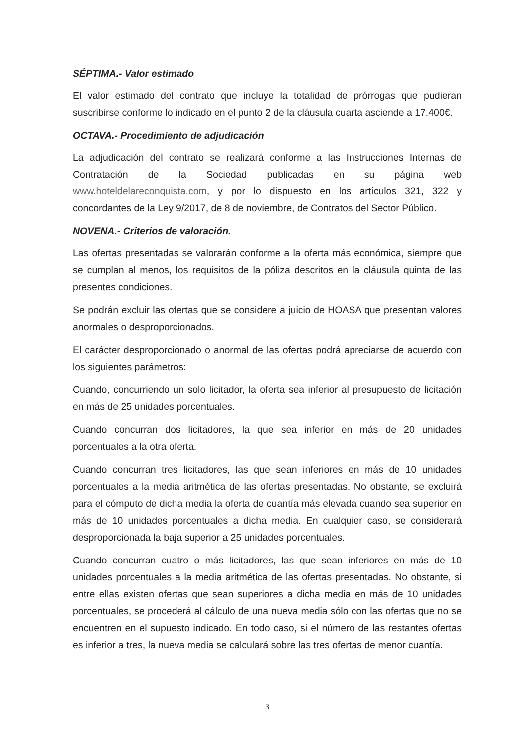SÉPTIMA.- Valor estimado
El valor estimado del contrato que incluye la totalidad de prórrogas que pudieran suscribirse conforme lo indicado en el punto 2 de la cláusula cuarta asciende a 17.400€.
OCTAVA.- Procedimiento de adjudicación
La adjudicación del contrato se realizará conforme a las Instrucciones Internas de Contratación de la Sociedad publicadas en su página web www.hoteldelareconquista.com, y por lo dispuesto en los artículos 321, 322 y concordantes de la Ley 9/2017, de 8 de noviembre, de Contratos del Sector Público.
NOVENA.- Criterios de valoración.
Las ofertas presentadas se valorarán conforme a la oferta más económica, siempre que se cumplan al menos, los requisitos de la póliza descritos en la cláusula quinta de las presentes condiciones.
Se podrán excluir las ofertas que se considere a juicio de HOASA que presentan valores anormales o desproporcionados.
El carácter desproporcionado o anormal de las ofertas podrá apreciarse de acuerdo con los siguientes parámetros:
Cuando, concurriendo un solo licitador, la oferta sea inferior al presupuesto de licitación en más de 25 unidades porcentuales.
Cuando concurran dos licitadores, la que sea inferior en más de 20 unidades porcentuales a la otra oferta.
Cuando concurran tres licitadores, las que sean inferiores en más de 10 unidades porcentuales a la media aritmética de las ofertas presentadas. No obstante, se excluirá para el cómputo de dicha media la oferta de cuantía más elevada cuando sea superior en más de 10 unidades porcentuales a dicha media. En cualquier caso, se considerará desproporcionada la baja superior a 25 unidades porcentuales.
Cuando concurran cuatro o más licitadores, las que sean inferiores en más de 10 unidades porcentuales a la media aritmética de las ofertas presentadas. No obstante, si entre ellas existen ofertas que sean superiores a dicha media en más de 10 unidades porcentuales, se procederá al cálculo de una nueva media sólo con las ofertas que no se encuentren en el supuesto indicado. En todo caso, si el número de las restantes ofertas es inferior a tres, la nueva media se calculará sobre las tres ofertas de menor cuantía.
3